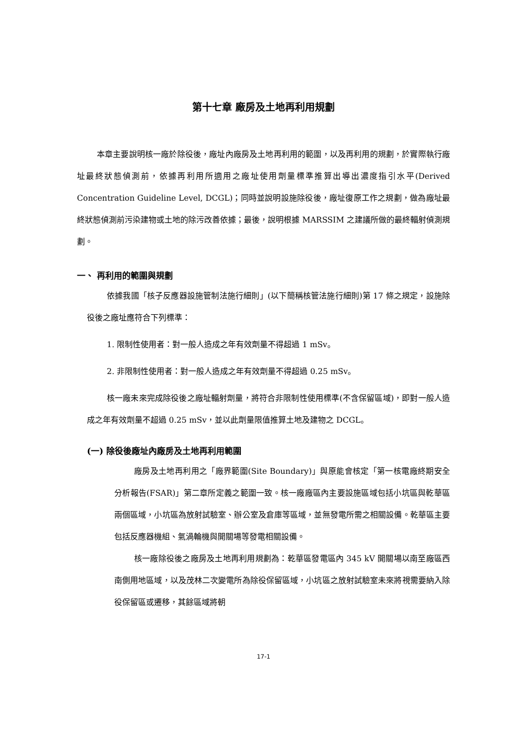第十七章 廠房及土地再利用規劃
本章主要說明核一廠於除役後，廠址內廠房及土地再利用的範圍，以及再利用的規劃，於實際執行廠址最終狀態偵測前，依據再利用所適用之廠址使用劑量標準推算出導出濃度指引水平(Derived Concentration Guideline Level, DCGL)；同時並說明設施除役後，廠址復原工作之規劃，做為廠址最終狀態偵測前污染建物或土地的除污改善依據；最後，說明根據 MARSSIM 之建議所做的最終輻射偵測規劃。
一、 再利用的範圍與規劃
依據我國「核子反應器設施管制法施行細則」(以下簡稱核管法施行細則)第 17 條之規定，設施除役後之廠址應符合下列標準：
1. 限制性使用者：對一般人造成之年有效劑量不得超過 1 mSv。
2. 非限制性使用者：對一般人造成之年有效劑量不得超過 0.25 mSv。
核一廠未來完成除役後之廠址輻射劑量，將符合非限制性使用標準(不含保留區域)，即對一般人造成之年有效劑量不超過 0.25 mSv，並以此劑量限值推算土地及建物之 DCGL。
(一) 除役後廠址內廠房及土地再利用範圍
廠房及土地再利用之「廠界範圍(Site Boundary)」與原能會核定「第一核電廠終期安全分析報告(FSAR)」第二章所定義之範圍一致。核一廠廠區內主要設施區域包括小坑區與乾華區兩個區域，小坑區為放射試驗室、辦公室及倉庫等區域，並無發電所需之相關設備。乾華區主要包括反應器機組、氣渦輪機與開關場等發電相關設備。
核一廠除役後之廠房及土地再利用規劃為：乾華區發電區內 345 kV 開關場以南至廠區西南側用地區域，以及茂林二次變電所為除役保留區域，小坑區之放射試驗室未來將視需要納入除役保留區或遷移，其餘區域將朝
17-1